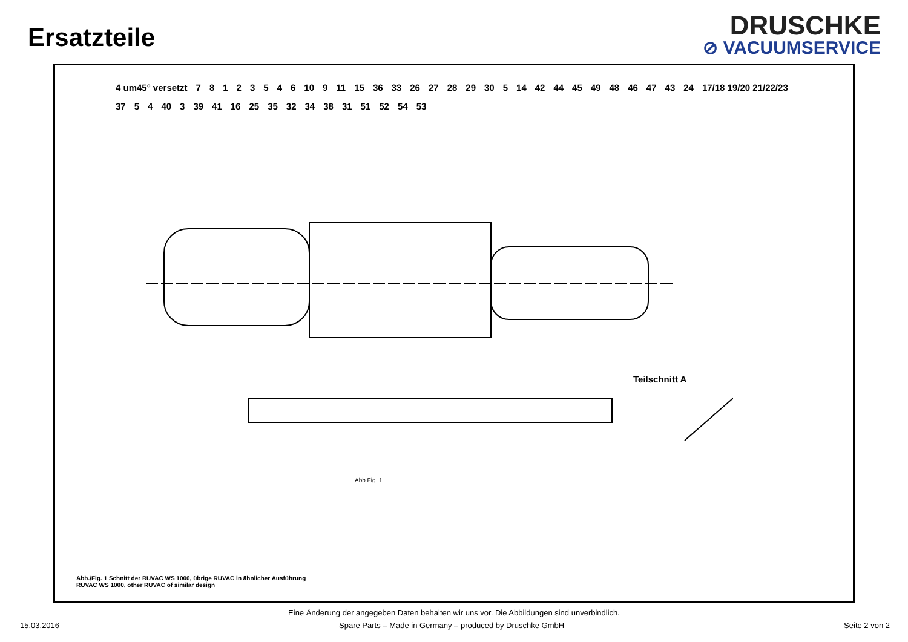Ersatzteile
DRUSCHKE
⊘ VACUUMSERVICE
4 um45° versetzt 78123546 10 9 11 15 36 33 26 27 28 29 30 5 14 42 44 45 49 48 46 47 43 24 17/18 19/20 21/22/23 37 5 4 40 3 39 41 16 25 35 32 34 38 31 51 52 54 53
Teilschnitt A
Abb.Fig. 1
Abb./Fig. 1 Schnitt der RUVAC WS 1000, übrige RUVAC in ähnlicher Ausführung
RUVAC WS 1000, other RUVAC of similar design
Eine Änderung der angegeben Daten behalten wir uns vor. Die Abbildungen sind unverbindlich.
15.03.2016 Spare Parts – Made in Germany – produced by Druschke GmbH Seite 2 von 2